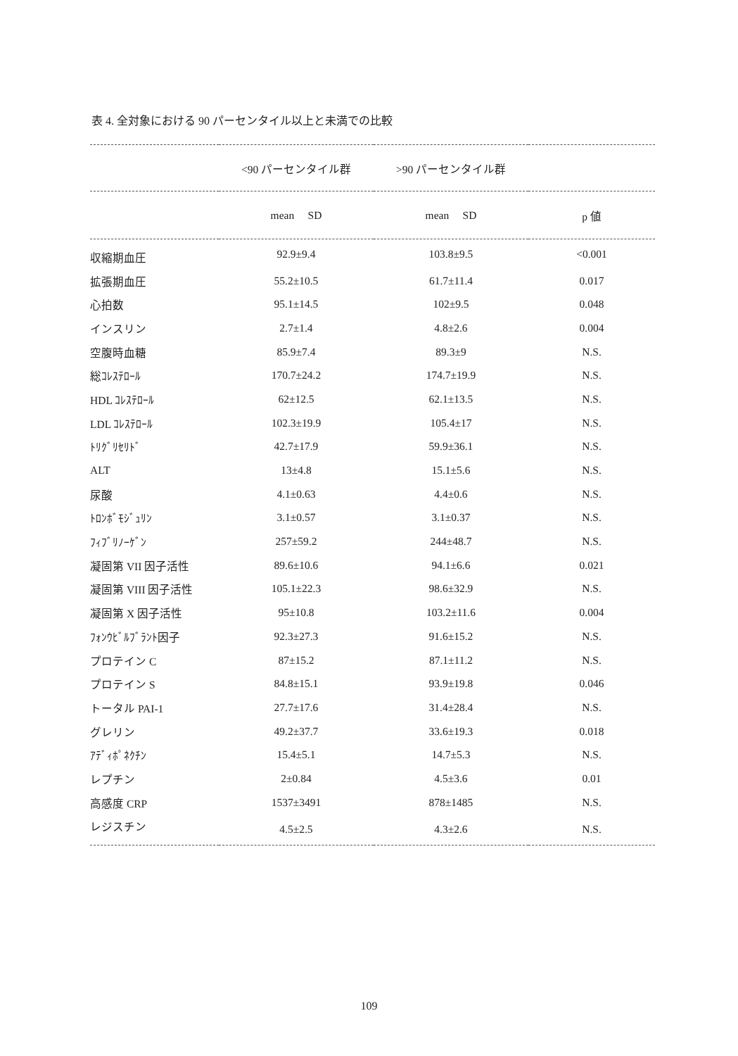表 4. 全対象における 90 パーセンタイル以上と未満での比較
| | <90 パーセンタイル群 | >90 パーセンタイル群 | |
| --- | --- | --- | --- |
| | mean SD | mean SD | p 値 |
| 収縮期血圧 | 92.9±9.4 | 103.8±9.5 | <0.001 |
| 拡張期血圧 | 55.2±10.5 | 61.7±11.4 | 0.017 |
| 心拍数 | 95.1±14.5 | 102±9.5 | 0.048 |
| インスリン | 2.7±1.4 | 4.8±2.6 | 0.004 |
| 空腹時血糖 | 85.9±7.4 | 89.3±9 | N.S. |
| 総ｺﾚｽﾃﾛｰﾙ | 170.7±24.2 | 174.7±19.9 | N.S. |
| HDL ｺﾚｽﾃﾛｰﾙ | 62±12.5 | 62.1±13.5 | N.S. |
| LDL ｺﾚｽﾃﾛｰﾙ | 102.3±19.9 | 105.4±17 | N.S. |
| ﾄﾘｸﾞﾘｾﾘﾄﾞ | 42.7±17.9 | 59.9±36.1 | N.S. |
| ALT | 13±4.8 | 15.1±5.6 | N.S. |
| 尿酸 | 4.1±0.63 | 4.4±0.6 | N.S. |
| ﾄﾛﾝﾎﾞﾓｼﾞｭﾘﾝ | 3.1±0.57 | 3.1±0.37 | N.S. |
| ﾌｨﾌﾞﾘﾉｰｹﾞﾝ | 257±59.2 | 244±48.7 | N.S. |
| 凝固第 VII 因子活性 | 89.6±10.6 | 94.1±6.6 | 0.021 |
| 凝固第 VIII 因子活性 | 105.1±22.3 | 98.6±32.9 | N.S. |
| 凝固第 X 因子活性 | 95±10.8 | 103.2±11.6 | 0.004 |
| ﾌｫﾝｳﾋﾞﾙﾌﾞﾗﾝﾄ因子 | 92.3±27.3 | 91.6±15.2 | N.S. |
| プロテイン C | 87±15.2 | 87.1±11.2 | N.S. |
| プロテイン S | 84.8±15.1 | 93.9±19.8 | 0.046 |
| トータル PAI-1 | 27.7±17.6 | 31.4±28.4 | N.S. |
| グレリン | 49.2±37.7 | 33.6±19.3 | 0.018 |
| ｱﾃﾞｨﾎﾟﾈｸﾁﾝ | 15.4±5.1 | 14.7±5.3 | N.S. |
| レプチン | 2±0.84 | 4.5±3.6 | 0.01 |
| 高感度 CRP | 1537±3491 | 878±1485 | N.S. |
| レジスチン | 4.5±2.5 | 4.3±2.6 | N.S. |
109